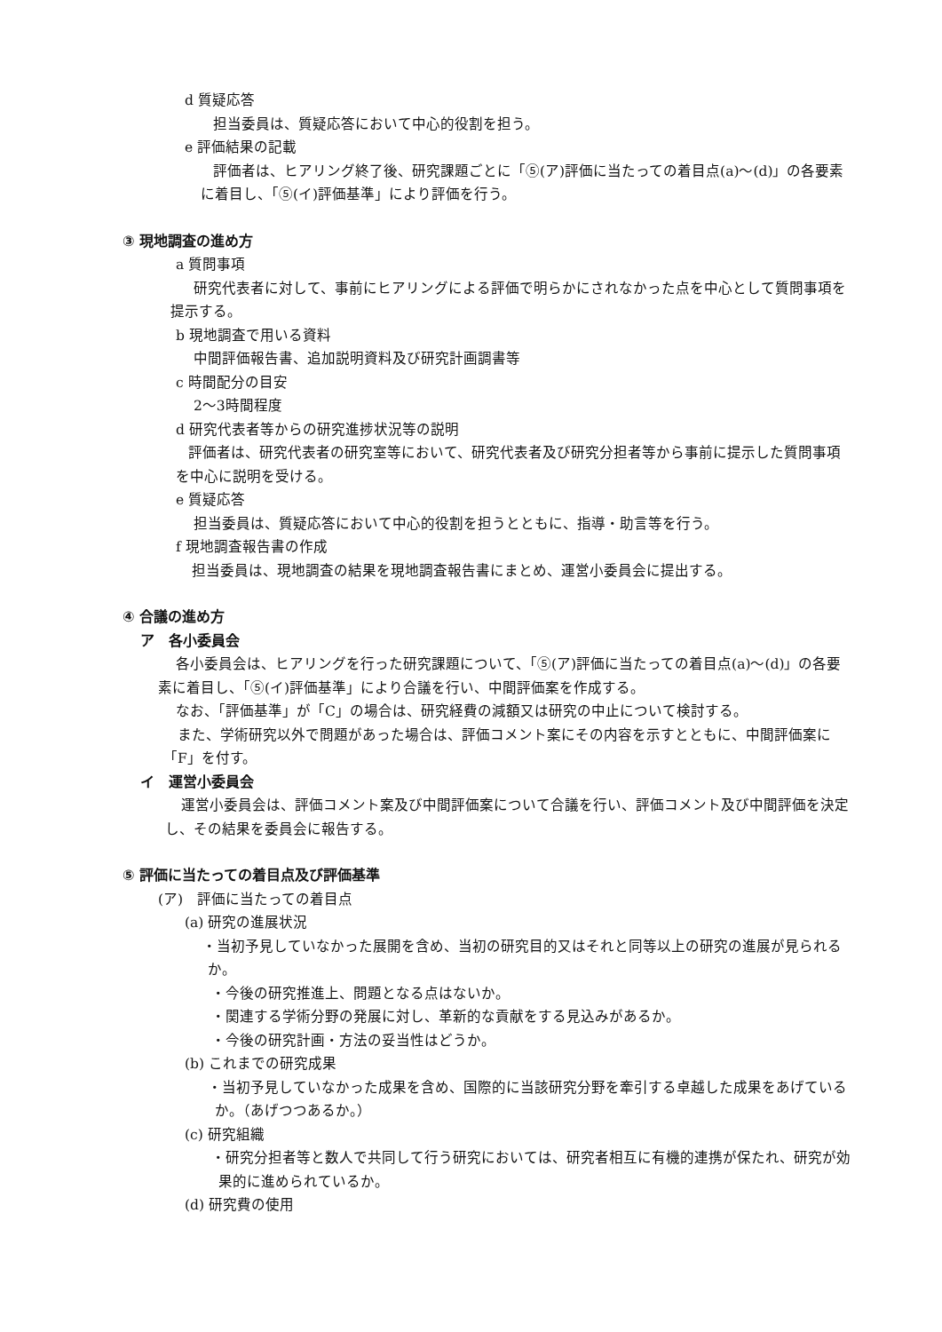d 質疑応答
担当委員は、質疑応答において中心的役割を担う。
e 評価結果の記載
評価者は、ヒアリング終了後、研究課題ごとに「⑤(ア)評価に当たっての着目点(a)～(d)」の各要素に着目し、「⑤(イ)評価基準」により評価を行う。
③ 現地調査の進め方
a 質問事項
研究代表者に対して、事前にヒアリングによる評価で明らかにされなかった点を中心として質問事項を提示する。
b 現地調査で用いる資料
中間評価報告書、追加説明資料及び研究計画調書等
c 時間配分の目安
2～3時間程度
d 研究代表者等からの研究進捗状況等の説明
評価者は、研究代表者の研究室等において、研究代表者及び研究分担者等から事前に提示した質問事項を中心に説明を受ける。
e 質疑応答
担当委員は、質疑応答において中心的役割を担うとともに、指導・助言等を行う。
f 現地調査報告書の作成
担当委員は、現地調査の結果を現地調査報告書にまとめ、運営小委員会に提出する。
④ 合議の進め方
ア　各小委員会
各小委員会は、ヒアリングを行った研究課題について、「⑤(ア)評価に当たっての着目点(a)～(d)」の各要素に着目し、「⑤(イ)評価基準」により合議を行い、中間評価案を作成する。
なお、「評価基準」が「C」の場合は、研究経費の減額又は研究の中止について検討する。
また、学術研究以外で問題があった場合は、評価コメント案にその内容を示すとともに、中間評価案に「F」を付す。
イ　運営小委員会
運営小委員会は、評価コメント案及び中間評価案について合議を行い、評価コメント及び中間評価を決定し、その結果を委員会に報告する。
⑤ 評価に当たっての着目点及び評価基準
(ア)　評価に当たっての着目点
(a) 研究の進展状況
・当初予見していなかった展開を含め、当初の研究目的又はそれと同等以上の研究の進展が見られるか。
・今後の研究推進上、問題となる点はないか。
・関連する学術分野の発展に対し、革新的な貢献をする見込みがあるか。
・今後の研究計画・方法の妥当性はどうか。
(b) これまでの研究成果
・当初予見していなかった成果を含め、国際的に当該研究分野を牽引する卓越した成果をあげているか。（あげつつあるか。）
(c) 研究組織
・研究分担者等と数人で共同して行う研究においては、研究者相互に有機的連携が保たれ、研究が効果的に進められているか。
(d) 研究費の使用